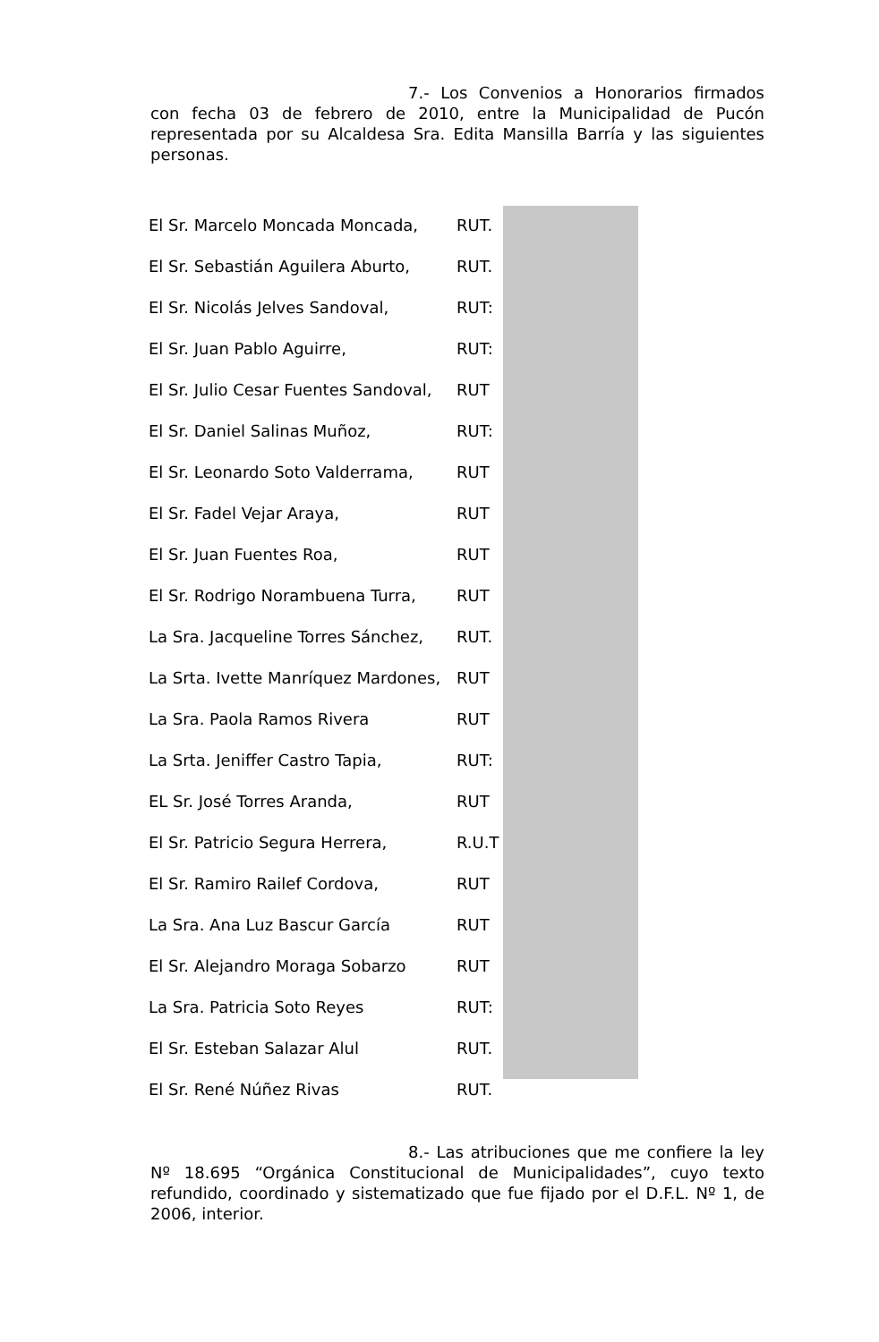7.- Los Convenios a Honorarios firmados con fecha 03 de febrero de 2010, entre la Municipalidad de Pucón representada por su Alcaldesa Sra. Edita Mansilla Barría y las siguientes personas.
| El Sr. Marcelo Moncada Moncada, | RUT. |
| El Sr. Sebastián Aguilera Aburto, | RUT. |
| El Sr. Nicolás Jelves Sandoval, | RUT: |
| El Sr. Juan Pablo Aguirre, | RUT: |
| El Sr. Julio Cesar Fuentes Sandoval, | RUT |
| El Sr. Daniel Salinas Muñoz, | RUT: |
| El Sr. Leonardo Soto Valderrama, | RUT |
| El Sr. Fadel Vejar Araya, | RUT |
| El Sr. Juan Fuentes Roa, | RUT |
| El Sr. Rodrigo Norambuena Turra, | RUT |
| La Sra. Jacqueline Torres Sánchez, | RUT. |
| La Srta. Ivette Manríquez Mardones, | RUT |
| La Sra. Paola Ramos Rivera | RUT |
| La Srta. Jeniffer Castro Tapia, | RUT: |
| EL Sr. José Torres Aranda, | RUT |
| El Sr. Patricio Segura Herrera, | R.U.T |
| El Sr. Ramiro Railef Cordova, | RUT |
| La Sra. Ana Luz Bascur García | RUT |
| El Sr. Alejandro Moraga Sobarzo | RUT |
| La Sra. Patricia Soto Reyes | RUT: |
| El Sr. Esteban Salazar Alul | RUT. |
| El Sr. René Núñez Rivas | RUT. |
8.- Las atribuciones que me confiere la ley Nº 18.695 “Orgánica Constitucional de Municipalidades”, cuyo texto refundido, coordinado y sistematizado que fue fijado por el D.F.L. Nº 1, de 2006, interior.